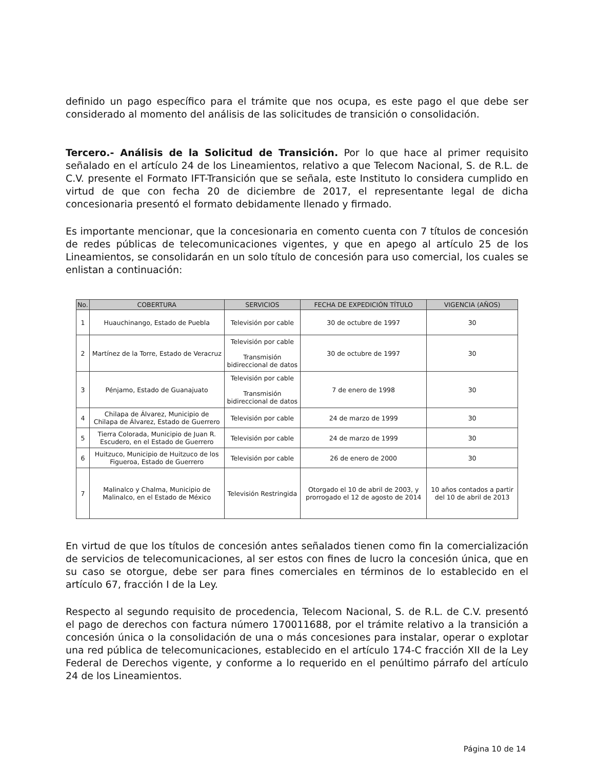definido un pago específico para el trámite que nos ocupa, es este pago el que debe ser considerado al momento del análisis de las solicitudes de transición o consolidación.
Tercero.- Análisis de la Solicitud de Transición. Por lo que hace al primer requisito señalado en el artículo 24 de los Lineamientos, relativo a que Telecom Nacional, S. de R.L. de C.V. presente el Formato IFT-Transición que se señala, este Instituto lo considera cumplido en virtud de que con fecha 20 de diciembre de 2017, el representante legal de dicha concesionaria presentó el formato debidamente llenado y firmado.
Es importante mencionar, que la concesionaria en comento cuenta con 7 títulos de concesión de redes públicas de telecomunicaciones vigentes, y que en apego al artículo 25 de los Lineamientos, se consolidarán en un solo título de concesión para uso comercial, los cuales se enlistan a continuación:
| No. | COBERTURA | SERVICIOS | FECHA DE EXPEDICIÓN TÍTULO | VIGENCIA (AÑOS) |
| --- | --- | --- | --- | --- |
| 1 | Huauchinango, Estado de Puebla | Televisión por cable | 30 de octubre de 1997 | 30 |
| 2 | Martínez de la Torre, Estado de Veracruz | Televisión por cable Transmisión bidireccional de datos | 30 de octubre de 1997 | 30 |
| 3 | Pénjamo, Estado de Guanajuato | Televisión por cable Transmisión bidireccional de datos | 7 de enero de 1998 | 30 |
| 4 | Chilapa de Álvarez, Municipio de Chilapa de Álvarez, Estado de Guerrero | Televisión por cable | 24 de marzo de 1999 | 30 |
| 5 | Tierra Colorada, Municipio de Juan R. Escudero, en el Estado de Guerrero | Televisión por cable | 24 de marzo de 1999 | 30 |
| 6 | Huitzuco, Municipio de Huitzuco de los Figueroa, Estado de Guerrero | Televisión por cable | 26 de enero de 2000 | 30 |
| 7 | Malinalco y Chalma, Municipio de Malinalco, en el Estado de México | Televisión Restringida | Otorgado el 10 de abril de 2003, y prorrogado el 12 de agosto de 2014 | 10 años contados a partir del 10 de abril de 2013 |
En virtud de que los títulos de concesión antes señalados tienen como fin la comercialización de servicios de telecomunicaciones, al ser estos con fines de lucro la concesión única, que en su caso se otorgue, debe ser para fines comerciales en términos de lo establecido en el artículo 67, fracción I de la Ley.
Respecto al segundo requisito de procedencia, Telecom Nacional, S. de R.L. de C.V. presentó el pago de derechos con factura número 170011688, por el trámite relativo a la transición a concesión única o la consolidación de una o más concesiones para instalar, operar o explotar una red pública de telecomunicaciones, establecido en el artículo 174-C fracción XII de la Ley Federal de Derechos vigente, y conforme a lo requerido en el penúltimo párrafo del artículo 24 de los Lineamientos.
Página 10 de 14